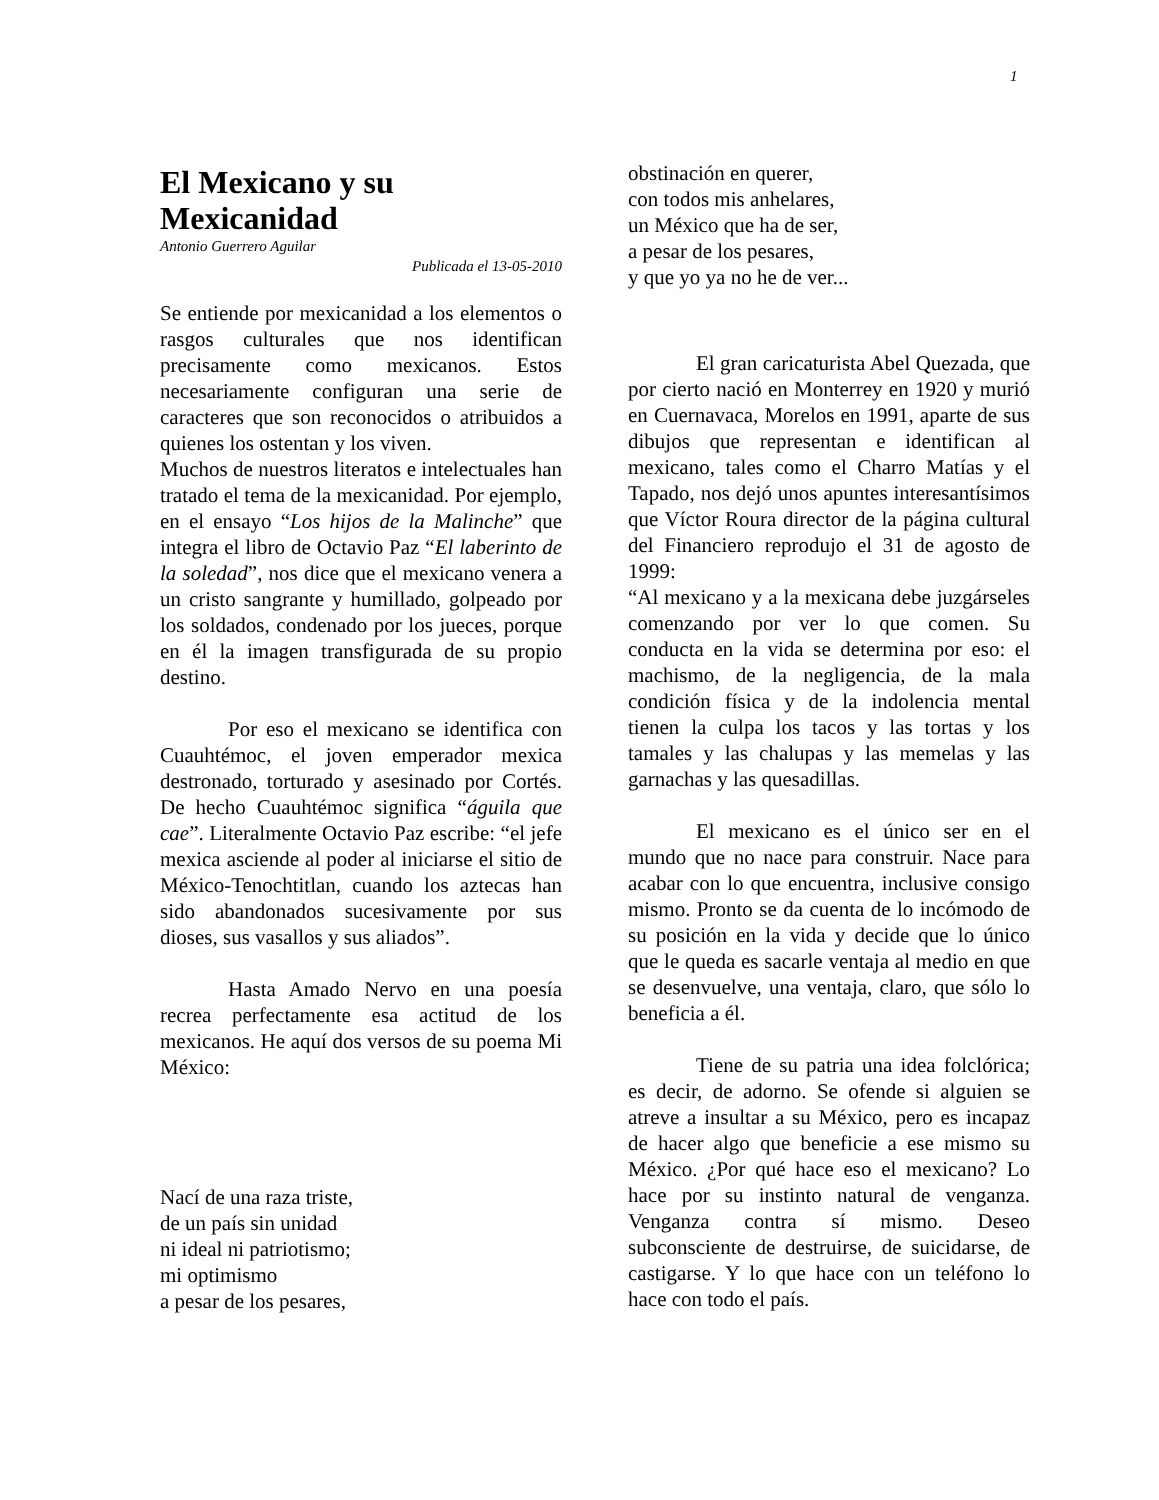1
El Mexicano y su Mexicanidad
Antonio Guerrero Aguilar
Publicada el 13-05-2010
Se entiende por mexicanidad a los elementos o rasgos culturales que nos identifican precisamente como mexicanos. Estos necesariamente configuran una serie de caracteres que son reconocidos o atribuidos a quienes los ostentan y los viven.
Muchos de nuestros literatos e intelectuales han tratado el tema de la mexicanidad. Por ejemplo, en el ensayo “Los hijos de la Malinche” que integra el libro de Octavio Paz “El laberinto de la soledad”, nos dice que el mexicano venera a un cristo sangrante y humillado, golpeado por los soldados, condenado por los jueces, porque en él la imagen transfigurada de su propio destino.
Por eso el mexicano se identifica con Cuauhtémoc, el joven emperador mexica destronado, torturado y asesinado por Cortés. De hecho Cuauhtémoc significa “águila que cae”. Literalmente Octavio Paz escribe: “el jefe mexica asciende al poder al iniciarse el sitio de México-Tenochtitlan, cuando los aztecas han sido abandonados sucesivamente por sus dioses, sus vasallos y sus aliados”.
Hasta Amado Nervo en una poesía recrea perfectamente esa actitud de los mexicanos. He aquí dos versos de su poema Mi México:
Nací de una raza triste,
de un país sin unidad
ni ideal ni patriotismo;
mi optimismo
a pesar de los pesares,
obstinación en querer,
con todos mis anhelares,
un México que ha de ser,
a pesar de los pesares,
y que yo ya no he de ver...
El gran caricaturista Abel Quezada, que por cierto nació en Monterrey en 1920 y murió en Cuernavaca, Morelos en 1991, aparte de sus dibujos que representan e identifican al mexicano, tales como el Charro Matías y el Tapado, nos dejó unos apuntes interesantísimos que Víctor Roura director de la página cultural del Financiero reprodujo el 31 de agosto de 1999:
“Al mexicano y a la mexicana debe juzgárseles comenzando por ver lo que comen. Su conducta en la vida se determina por eso: el machismo, de la negligencia, de la mala condición física y de la indolencia mental tienen la culpa los tacos y las tortas y los tamales y las chalupas y las memelas y las garnachas y las quesadillas.
El mexicano es el único ser en el mundo que no nace para construir. Nace para acabar con lo que encuentra, inclusive consigo mismo. Pronto se da cuenta de lo incómodo de su posición en la vida y decide que lo único que le queda es sacarle ventaja al medio en que se desenvuelve, una ventaja, claro, que sólo lo beneficia a él.
Tiene de su patria una idea folclórica; es decir, de adorno. Se ofende si alguien se atreve a insultar a su México, pero es incapaz de hacer algo que beneficie a ese mismo su México. ¿Por qué hace eso el mexicano? Lo hace por su instinto natural de venganza. Venganza contra sí mismo. Deseo subconsciente de destruirse, de suicidarse, de castigarse. Y lo que hace con un teléfono lo hace con todo el país.